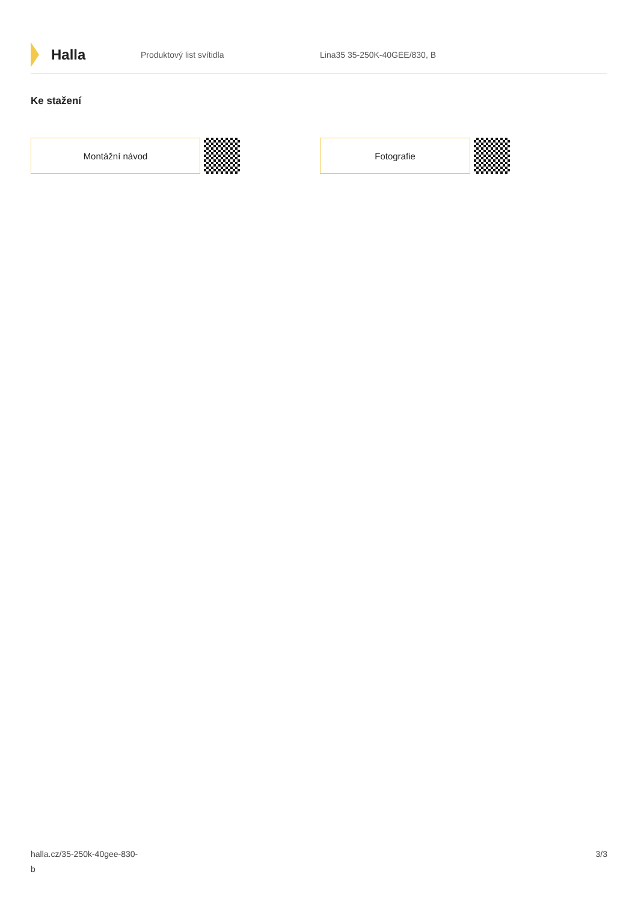Halla
Produktový list svítidla Lina35 35-250K-40GEE/830, B
Ke stažení
Montážní návod Fotografie
halla.cz/35-250k-40gee-830-
b
3/3